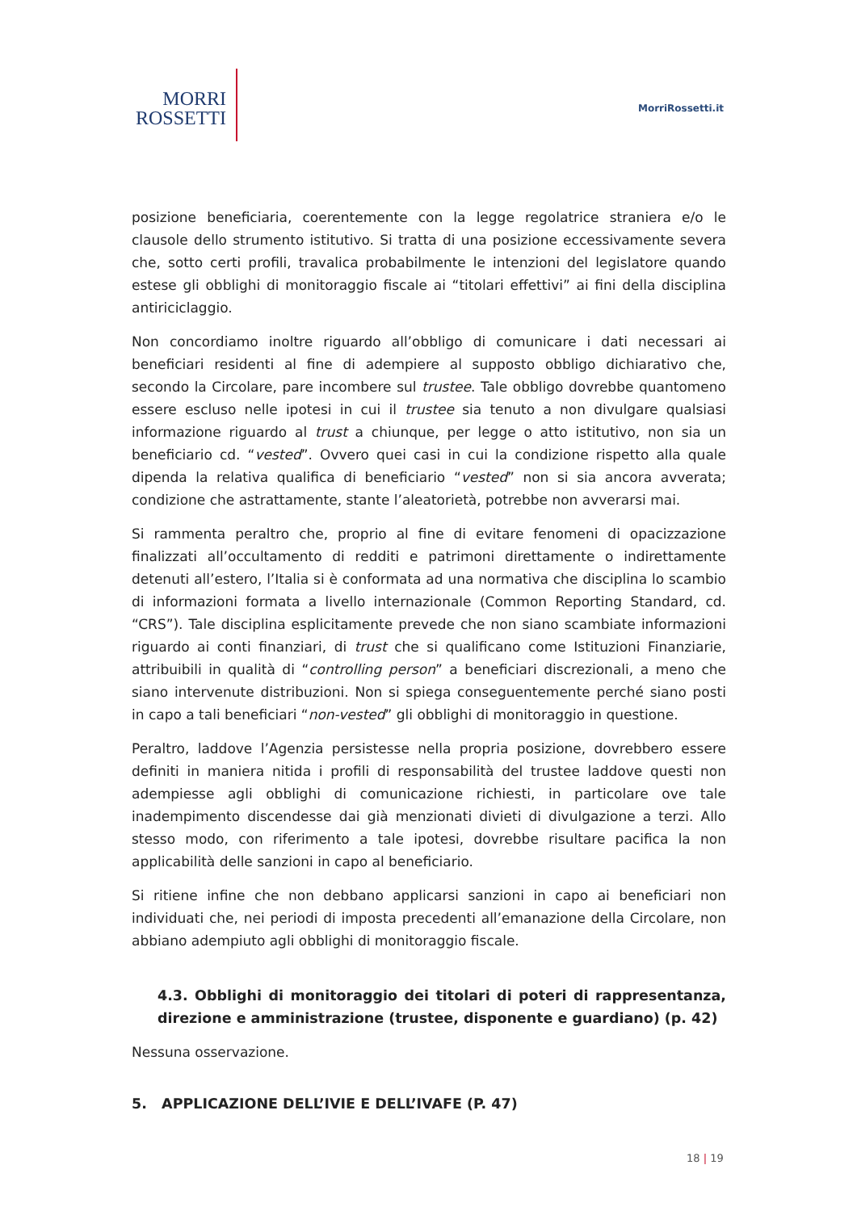MORRI
ROSSETTI
MorriRossetti.it
posizione beneficiaria, coerentemente con la legge regolatrice straniera e/o le clausole dello strumento istitutivo. Si tratta di una posizione eccessivamente severa che, sotto certi profili, travalica probabilmente le intenzioni del legislatore quando estese gli obblighi di monitoraggio fiscale ai “titolari effettivi” ai fini della disciplina antiriciclaggio.
Non concordiamo inoltre riguardo all’obbligo di comunicare i dati necessari ai beneficiari residenti al fine di adempiere al supposto obbligo dichiarativo che, secondo la Circolare, pare incombere sul trustee. Tale obbligo dovrebbe quantomeno essere escluso nelle ipotesi in cui il trustee sia tenuto a non divulgare qualsiasi informazione riguardo al trust a chiunque, per legge o atto istitutivo, non sia un beneficiario cd. “vested”. Ovvero quei casi in cui la condizione rispetto alla quale dipenda la relativa qualifica di beneficiario “vested” non si sia ancora avverata; condizione che astrattamente, stante l’aleatorietà, potrebbe non avverarsi mai.
Si rammenta peraltro che, proprio al fine di evitare fenomeni di opacizzazione finalizzati all’occultamento di redditi e patrimoni direttamente o indirettamente detenuti all’estero, l’Italia si è conformata ad una normativa che disciplina lo scambio di informazioni formata a livello internazionale (Common Reporting Standard, cd. “CRS”). Tale disciplina esplicitamente prevede che non siano scambiate informazioni riguardo ai conti finanziari, di trust che si qualificano come Istituzioni Finanziarie, attribuibili in qualità di “controlling person” a beneficiari discrezionali, a meno che siano intervenute distribuzioni. Non si spiega conseguentemente perché siano posti in capo a tali beneficiari “non-vested” gli obblighi di monitoraggio in questione.
Peraltro, laddove l’Agenzia persistesse nella propria posizione, dovrebbero essere definiti in maniera nitida i profili di responsabilità del trustee laddove questi non adempiesse agli obblighi di comunicazione richiesti, in particolare ove tale inadempimento discendesse dai già menzionati divieti di divulgazione a terzi. Allo stesso modo, con riferimento a tale ipotesi, dovrebbe risultare pacifica la non applicabilità delle sanzioni in capo al beneficiario.
Si ritiene infine che non debbano applicarsi sanzioni in capo ai beneficiari non individuati che, nei periodi di imposta precedenti all’emanazione della Circolare, non abbiano adempiuto agli obblighi di monitoraggio fiscale.
4.3. Obblighi di monitoraggio dei titolari di poteri di rappresentanza, direzione e amministrazione (trustee, disponente e guardiano) (p. 42)
Nessuna osservazione.
5. APPLICAZIONE DELL’IVIE E DELL’IVAFE (P. 47)
18 | 19